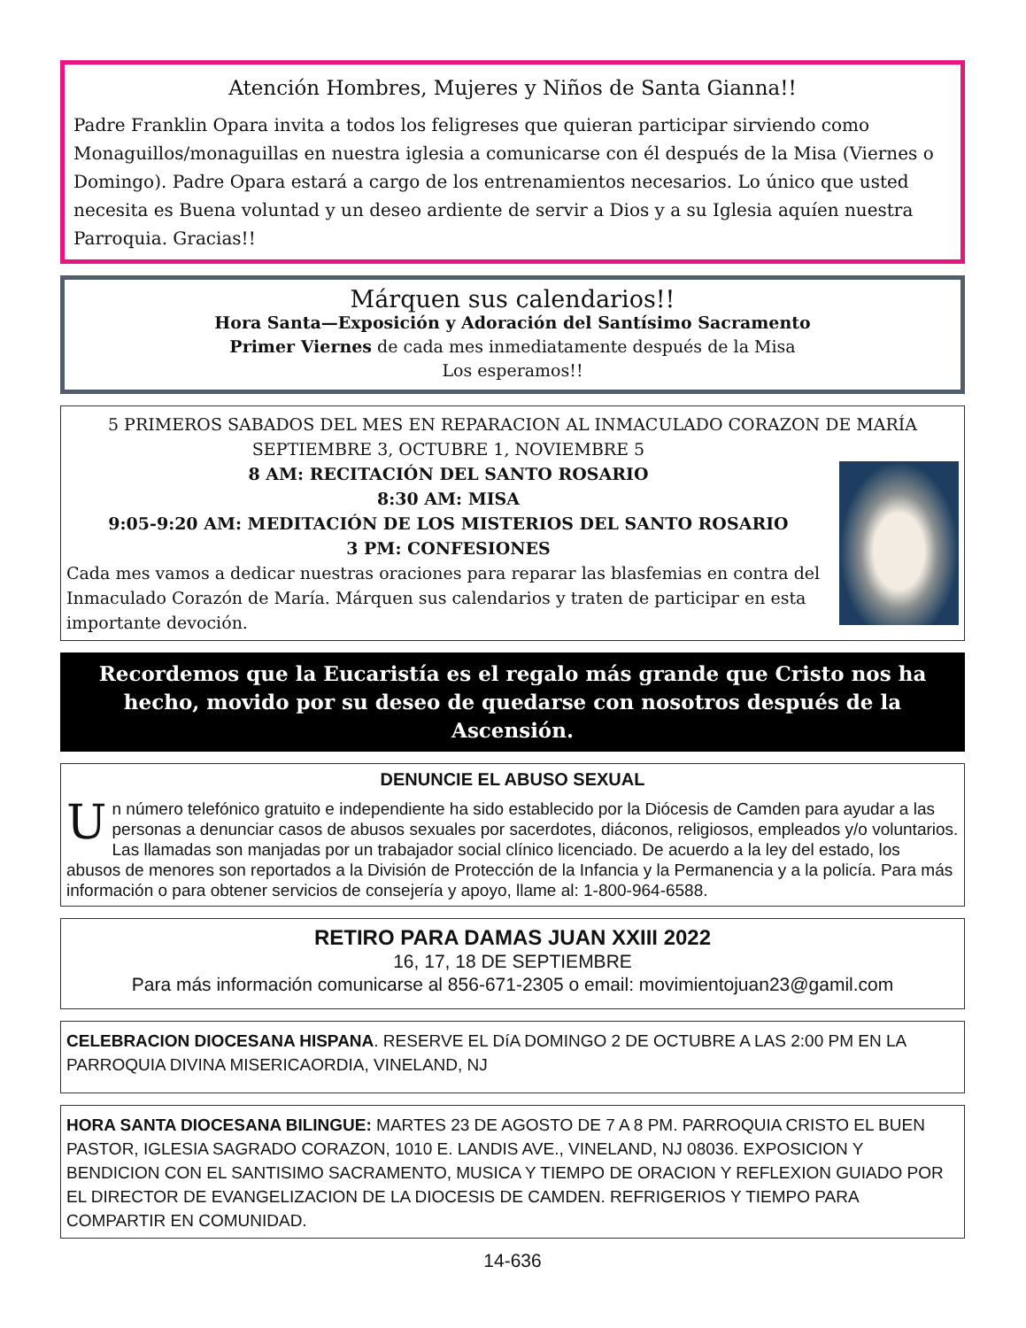Atención Hombres, Mujeres y Niños de Santa Gianna!!
Padre Franklin Opara invita a todos los feligreses que quieran participar sirviendo como Monaguillos/monaguillas en nuestra iglesia a comunicarse con él después de la Misa (Viernes o Domingo). Padre Opara estará a cargo de los entrenamientos necesarios. Lo único que usted necesita es Buena voluntad y un deseo ardiente de servir a Dios y a su Iglesia aquíen nuestra Parroquia. Gracias!!
Márquen sus calendarios!!
Hora Santa—Exposición y Adoración del Santísimo Sacramento
Primer Viernes de cada mes inmediatamente después de la Misa
Los esperamos!!
5 PRIMEROS SABADOS DEL MES EN REPARACION AL INMACULADO CORAZON DE MARÍA
SEPTIEMBRE 3, OCTUBRE 1, NOVIEMBRE 5
8 AM: RECITACIÓN DEL SANTO ROSARIO
8:30 AM: MISA
9:05-9:20 AM: MEDITACIÓN DE LOS MISTERIOS DEL SANTO ROSARIO
3 PM: CONFESIONES
Cada mes vamos a dedicar nuestras oraciones para reparar las blasfemias en contra del Inmaculado Corazón de María. Márquen sus calendarios y traten de participar en esta importante devoción.
Recordemos que la Eucaristía es el regalo más grande que Cristo nos ha hecho, movido por su deseo de quedarse con nosotros después de la Ascensión.
DENUNCIE EL ABUSO SEXUAL
Un número telefónico gratuito e independiente ha sido establecido por la Diócesis de Camden para ayudar a las personas a denunciar casos de abusos sexuales por sacerdotes, diáconos, religiosos, empleados y/o voluntarios. Las llamadas son manjadas por un trabajador social clínico licenciado. De acuerdo a la ley del estado, los abusos de menores son reportados a la División de Protección de la Infancia y la Permanencia y a la policía. Para más información o para obtener servicios de consejería y apoyo, llame al: 1-800-964-6588.
RETIRO PARA DAMAS JUAN XXIII 2022
16, 17, 18 DE SEPTIEMBRE
Para más información comunicarse al 856-671-2305 o email: movimientojuan23@gamil.com
CELEBRACION DIOCESANA HISPANA. RESERVE EL DíA DOMINGO 2 DE OCTUBRE A LAS 2:00 PM EN LA PARROQUIA DIVINA MISERICAORDIA, VINELAND, NJ
HORA SANTA DIOCESANA BILINGUE: MARTES 23 DE AGOSTO DE 7 A 8 PM. PARROQUIA CRISTO EL BUEN PASTOR, IGLESIA SAGRADO CORAZON, 1010 E. LANDIS AVE., VINELAND, NJ 08036. EXPOSICION Y BENDICION CON EL SANTISIMO SACRAMENTO, MUSICA Y TIEMPO DE ORACION Y REFLEXION GUIADO POR EL DIRECTOR DE EVANGELIZACION DE LA DIOCESIS DE CAMDEN. REFRIGERIOS Y TIEMPO PARA COMPARTIR EN COMUNIDAD.
14-636